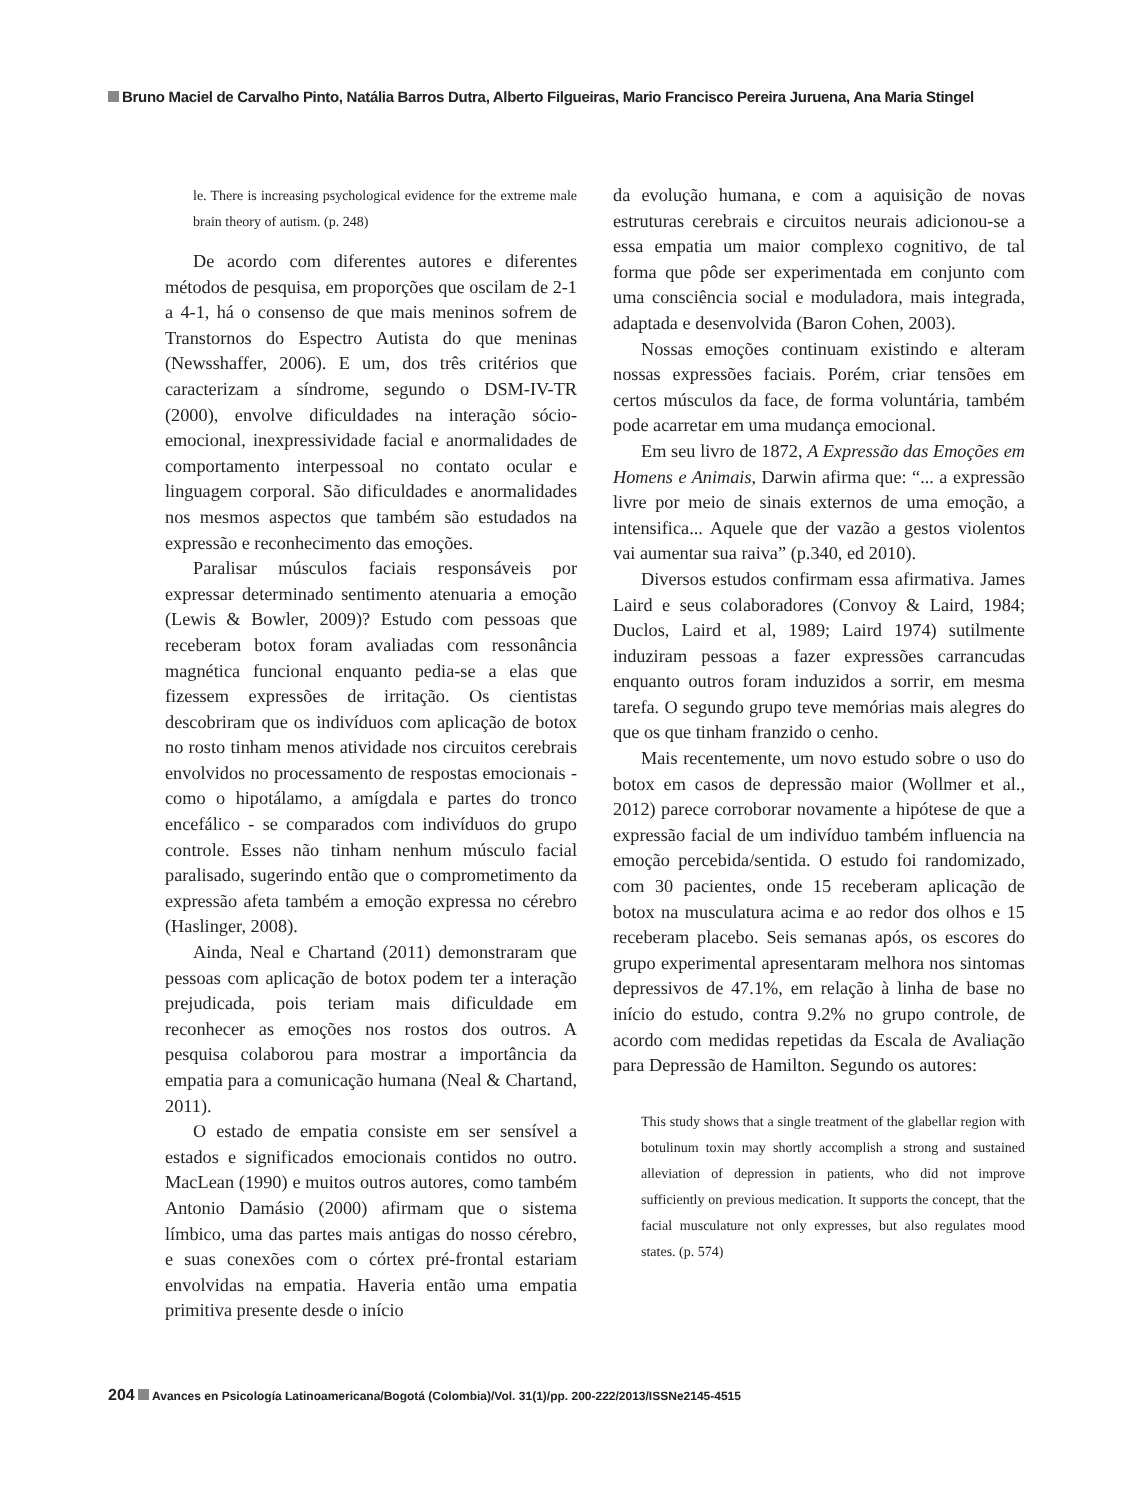Bruno Maciel de Carvalho Pinto, Natália Barros Dutra, Alberto Filgueiras, Mario Francisco Pereira Juruena, Ana Maria Stingel
le. There is increasing psychological evidence for the extreme male brain theory of autism. (p. 248)
De acordo com diferentes autores e diferentes métodos de pesquisa, em proporções que oscilam de 2-1 a 4-1, há o consenso de que mais meninos sofrem de Transtornos do Espectro Autista do que meninas (Newsshaffer, 2006). E um, dos três critérios que caracterizam a síndrome, segundo o DSM-IV-TR (2000), envolve dificuldades na interação sócio-emocional, inexpressividade facial e anormalidades de comportamento interpessoal no contato ocular e linguagem corporal. São dificuldades e anormalidades nos mesmos aspectos que também são estudados na expressão e reconhecimento das emoções.
Paralisar músculos faciais responsáveis por expressar determinado sentimento atenuaria a emoção (Lewis & Bowler, 2009)? Estudo com pessoas que receberam botox foram avaliadas com ressonância magnética funcional enquanto pedia-se a elas que fizessem expressões de irritação. Os cientistas descobriram que os indivíduos com aplicação de botox no rosto tinham menos atividade nos circuitos cerebrais envolvidos no processamento de respostas emocionais - como o hipotálamo, a amígdala e partes do tronco encefálico - se comparados com indivíduos do grupo controle. Esses não tinham nenhum músculo facial paralisado, sugerindo então que o comprometimento da expressão afeta também a emoção expressa no cérebro (Haslinger, 2008).
Ainda, Neal e Chartand (2011) demonstraram que pessoas com aplicação de botox podem ter a interação prejudicada, pois teriam mais dificuldade em reconhecer as emoções nos rostos dos outros. A pesquisa colaborou para mostrar a importância da empatia para a comunicação humana (Neal & Chartand, 2011).
O estado de empatia consiste em ser sensível a estados e significados emocionais contidos no outro. MacLean (1990) e muitos outros autores, como também Antonio Damásio (2000) afirmam que o sistema límbico, uma das partes mais antigas do nosso cérebro, e suas conexões com o córtex pré-frontal estariam envolvidas na empatia. Haveria então uma empatia primitiva presente desde o início
da evolução humana, e com a aquisição de novas estruturas cerebrais e circuitos neurais adicionou-se a essa empatia um maior complexo cognitivo, de tal forma que pôde ser experimentada em conjunto com uma consciência social e moduladora, mais integrada, adaptada e desenvolvida (Baron Cohen, 2003).
Nossas emoções continuam existindo e alteram nossas expressões faciais. Porém, criar tensões em certos músculos da face, de forma voluntária, também pode acarretar em uma mudança emocional.
Em seu livro de 1872, A Expressão das Emoções em Homens e Animais, Darwin afirma que: “... a expressão livre por meio de sinais externos de uma emoção, a intensifica... Aquele que der vazão a gestos violentos vai aumentar sua raiva” (p.340, ed 2010).
Diversos estudos confirmam essa afirmativa. James Laird e seus colaboradores (Convoy & Laird, 1984; Duclos, Laird et al, 1989; Laird 1974) sutilmente induziram pessoas a fazer expressões carrancudas enquanto outros foram induzidos a sorrir, em mesma tarefa. O segundo grupo teve memórias mais alegres do que os que tinham franzido o cenho.
Mais recentemente, um novo estudo sobre o uso do botox em casos de depressão maior (Wollmer et al., 2012) parece corroborar novamente a hipótese de que a expressão facial de um indivíduo também influencia na emoção percebida/sentida. O estudo foi randomizado, com 30 pacientes, onde 15 receberam aplicação de botox na musculatura acima e ao redor dos olhos e 15 receberam placebo. Seis semanas após, os escores do grupo experimental apresentaram melhora nos sintomas depressivos de 47.1%, em relação à linha de base no início do estudo, contra 9.2% no grupo controle, de acordo com medidas repetidas da Escala de Avaliação para Depressão de Hamilton. Segundo os autores:
This study shows that a single treatment of the glabellar region with botulinum toxin may shortly accomplish a strong and sustained alleviation of depression in patients, who did not improve sufficiently on previous medication. It supports the concept, that the facial musculature not only expresses, but also regulates mood states. (p. 574)
204 Avances en Psicología Latinoamericana/Bogotá (Colombia)/Vol. 31(1)/pp. 200-222/2013/ISSNe2145-4515